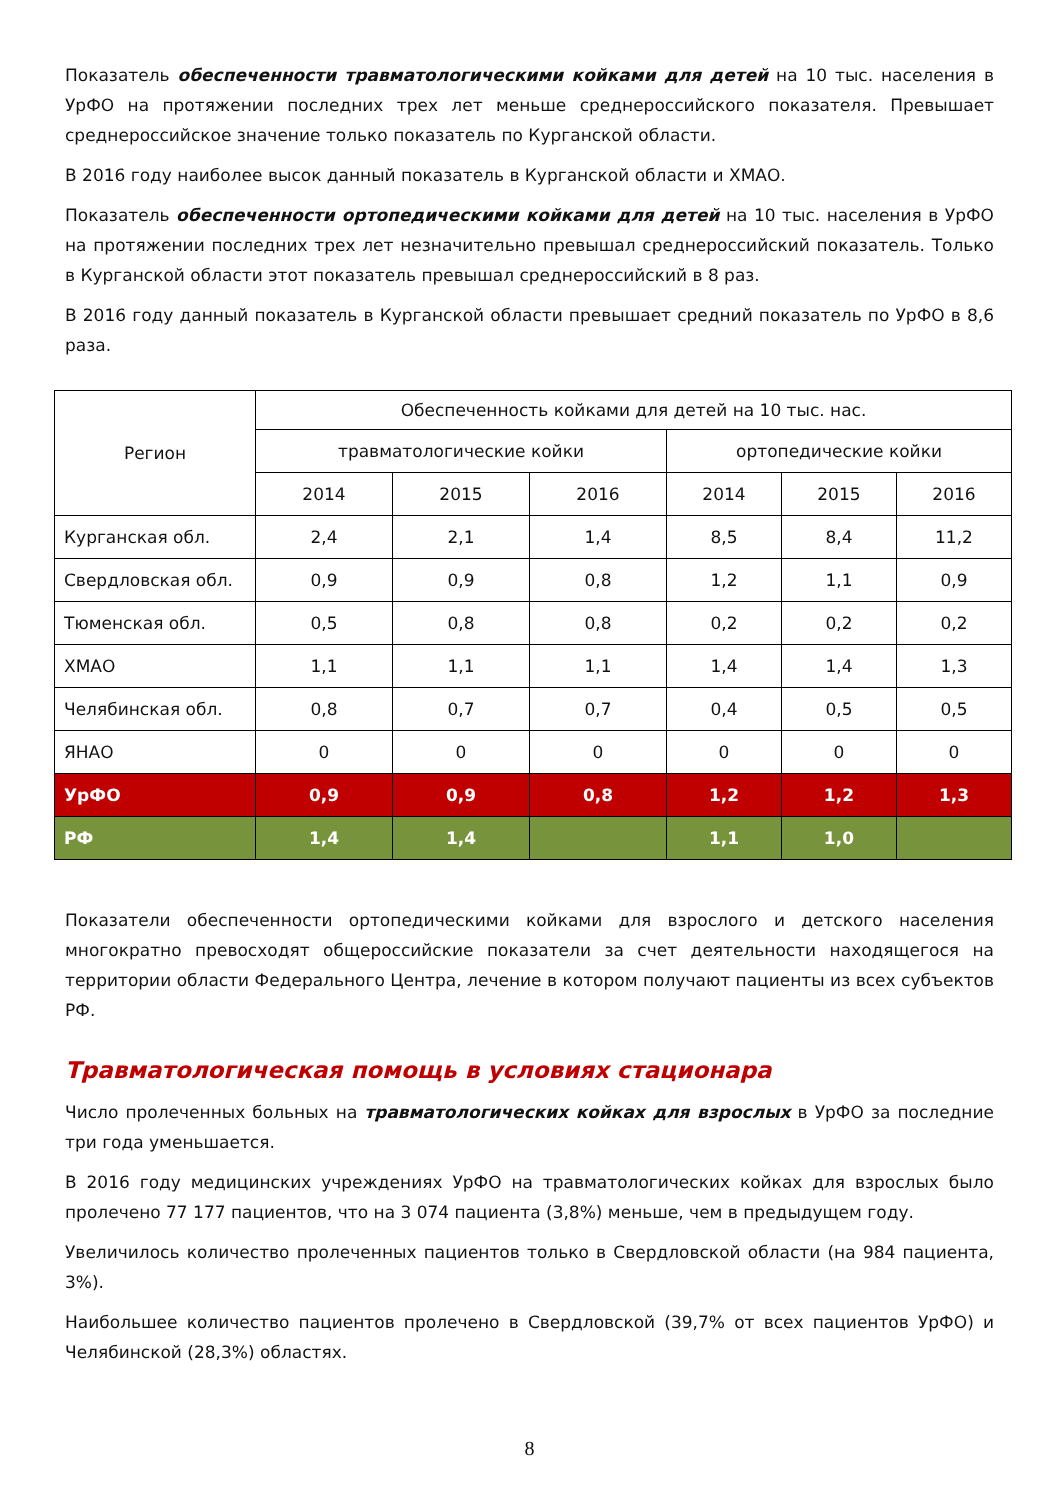Показатель обеспеченности травматологическими койками для детей на 10 тыс. населения в УрФО на протяжении последних трех лет меньше среднероссийского показателя. Превышает среднероссийское значение только показатель по Курганской области.
В 2016 году наиболее высок данный показатель в Курганской области и ХМАО.
Показатель обеспеченности ортопедическими койками для детей на 10 тыс. населения в УрФО на протяжении последних трех лет незначительно превышал среднероссийский показатель. Только в Курганской области этот показатель превышал среднероссийский в 8 раз.
В 2016 году данный показатель в Курганской области превышает средний показатель по УрФО в 8,6 раза.
| Регион | Обеспеченность койками для детей на 10 тыс. нас. | | | | | |
| --- | --- | --- | --- | --- | --- | --- |
| | травматологические койки | | | ортопедические койки | | |
| | 2014 | 2015 | 2016 | 2014 | 2015 | 2016 |
| Курганская обл. | 2,4 | 2,1 | 1,4 | 8,5 | 8,4 | 11,2 |
| Свердловская обл. | 0,9 | 0,9 | 0,8 | 1,2 | 1,1 | 0,9 |
| Тюменская обл. | 0,5 | 0,8 | 0,8 | 0,2 | 0,2 | 0,2 |
| ХМАО | 1,1 | 1,1 | 1,1 | 1,4 | 1,4 | 1,3 |
| Челябинская обл. | 0,8 | 0,7 | 0,7 | 0,4 | 0,5 | 0,5 |
| ЯНАО | 0 | 0 | 0 | 0 | 0 | 0 |
| УрФО | 0,9 | 0,9 | 0,8 | 1,2 | 1,2 | 1,3 |
| РФ | 1,4 | 1,4 | | 1,1 | 1,0 | |
Показатели обеспеченности ортопедическими койками для взрослого и детского населения многократно превосходят общероссийские показатели за счет деятельности находящегося на территории области Федерального Центра, лечение в котором получают пациенты из всех субъектов РФ.
Травматологическая помощь в условиях стационара
Число пролеченных больных на травматологических койках для взрослых в УрФО за последние три года уменьшается.
В 2016 году медицинских учреждениях УрФО на травматологических койках для взрослых было пролечено 77 177 пациентов, что на 3 074 пациента (3,8%) меньше, чем в предыдущем году.
Увеличилось количество пролеченных пациентов только в Свердловской области (на 984 пациента, 3%).
Наибольшее количество пациентов пролечено в Свердловской (39,7% от всех пациентов УрФО) и Челябинской (28,3%) областях.
8